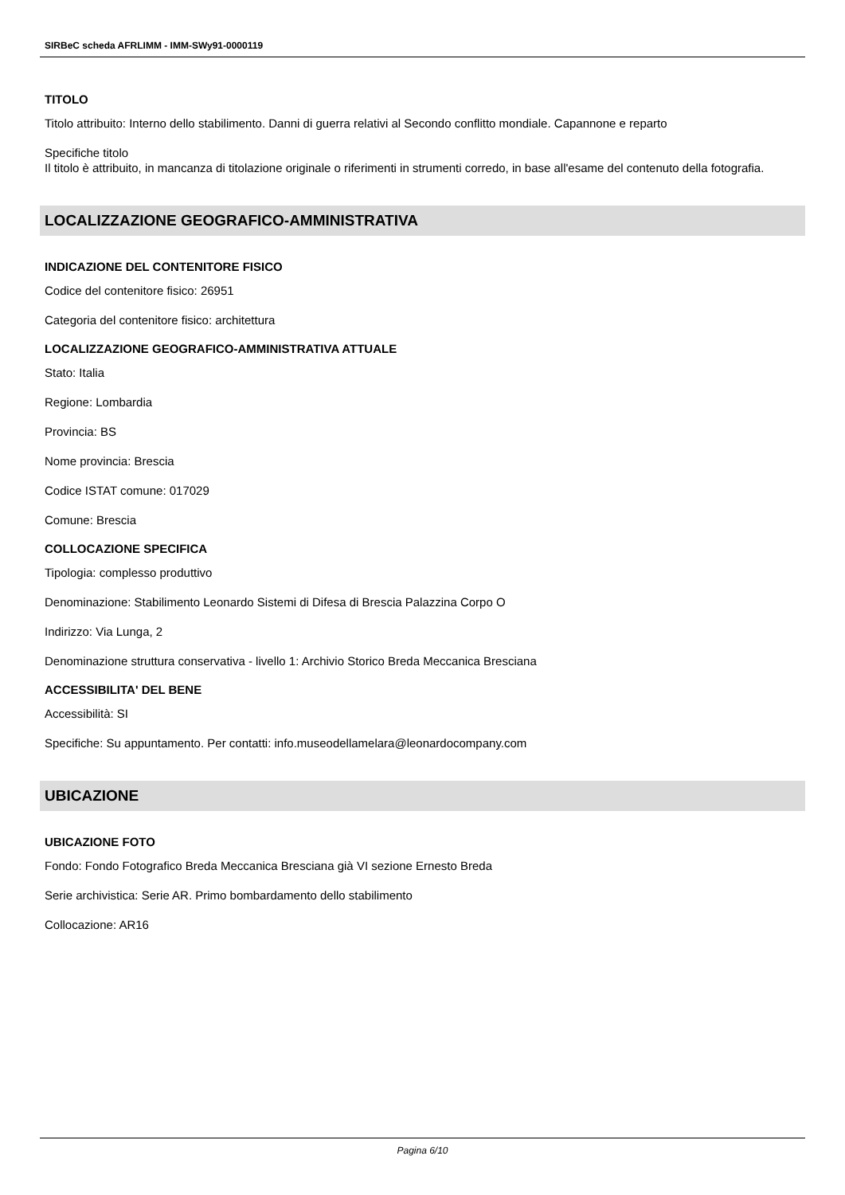SIRBeC scheda AFRLIMM - IMM-SWy91-0000119
TITOLO
Titolo attribuito: Interno dello stabilimento. Danni di guerra relativi al Secondo conflitto mondiale. Capannone e reparto
Specifiche titolo
Il titolo è attribuito, in mancanza di titolazione originale o riferimenti in strumenti corredo, in base all'esame del contenuto della fotografia.
LOCALIZZAZIONE GEOGRAFICO-AMMINISTRATIVA
INDICAZIONE DEL CONTENITORE FISICO
Codice del contenitore fisico: 26951
Categoria del contenitore fisico: architettura
LOCALIZZAZIONE GEOGRAFICO-AMMINISTRATIVA ATTUALE
Stato: Italia
Regione: Lombardia
Provincia: BS
Nome provincia: Brescia
Codice ISTAT comune: 017029
Comune: Brescia
COLLOCAZIONE SPECIFICA
Tipologia: complesso produttivo
Denominazione: Stabilimento Leonardo Sistemi di Difesa di Brescia Palazzina Corpo O
Indirizzo: Via Lunga, 2
Denominazione struttura conservativa - livello 1: Archivio Storico Breda Meccanica Bresciana
ACCESSIBILITA' DEL BENE
Accessibilità: SI
Specifiche: Su appuntamento. Per contatti: info.museodellamelara@leonardocompany.com
UBICAZIONE
UBICAZIONE FOTO
Fondo: Fondo Fotografico Breda Meccanica Bresciana già VI sezione Ernesto Breda
Serie archivistica: Serie AR. Primo bombardamento dello stabilimento
Collocazione: AR16
Pagina 6/10